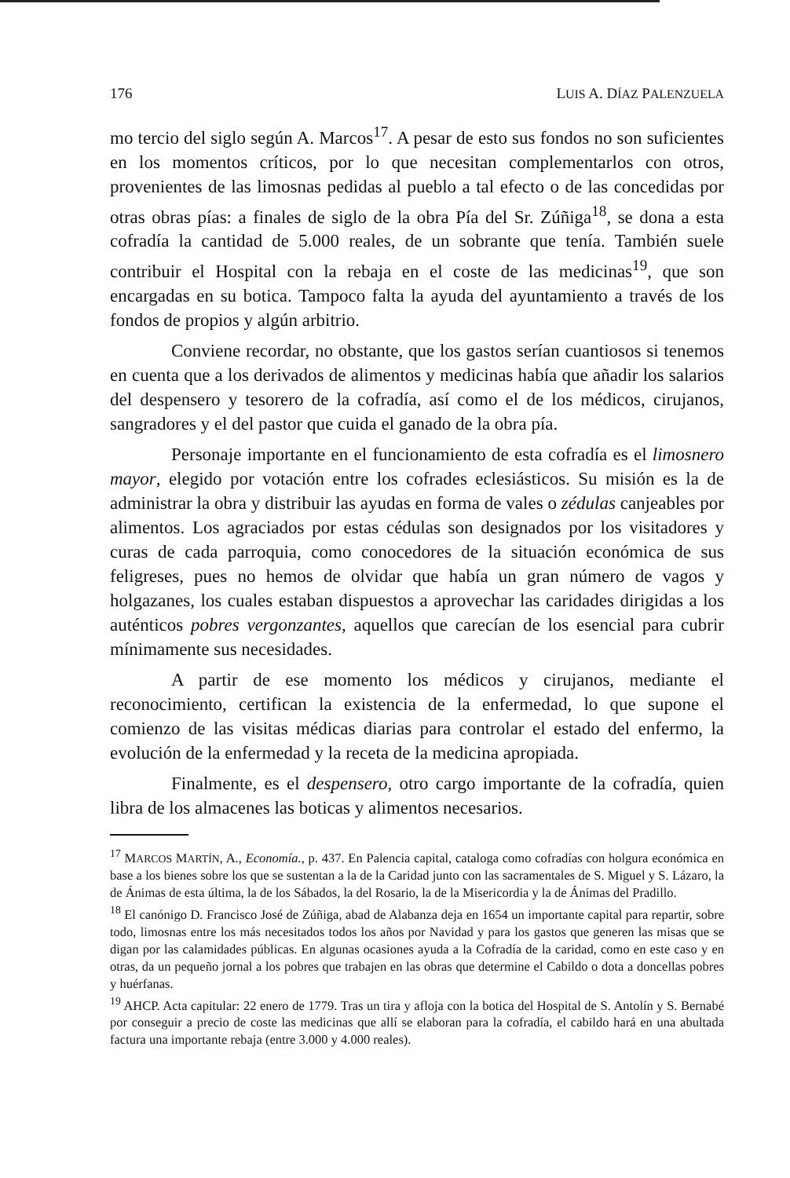176 LUIS A. DÍAZ PALENZUELA
mo tercio del siglo según A. Marcos<sup>17</sup>. A pesar de esto sus fondos no son suficientes en los momentos críticos, por lo que necesitan complementarlos con otros, provenientes de las limosnas pedidas al pueblo a tal efecto o de las concedidas por otras obras pías: a finales de siglo de la obra Pía del Sr. Zúñiga<sup>18</sup>, se dona a esta cofradía la cantidad de 5.000 reales, de un sobrante que tenía. También suele contribuir el Hospital con la rebaja en el coste de las medicinas<sup>19</sup>, que son encargadas en su botica. Tampoco falta la ayuda del ayuntamiento a través de los fondos de propios y algún arbitrio.
Conviene recordar, no obstante, que los gastos serían cuantiosos si tenemos en cuenta que a los derivados de alimentos y medicinas había que añadir los salarios del despensero y tesorero de la cofradía, así como el de los médicos, cirujanos, sangradores y el del pastor que cuida el ganado de la obra pía.
Personaje importante en el funcionamiento de esta cofradía es el limosnero mayor, elegido por votación entre los cofrades eclesiásticos. Su misión es la de administrar la obra y distribuir las ayudas en forma de vales o zédulas canjeables por alimentos. Los agraciados por estas cédulas son designados por los visitadores y curas de cada parroquia, como conocedores de la situación económica de sus feligreses, pues no hemos de olvidar que había un gran número de vagos y holgazanes, los cuales estaban dispuestos a aprovechar las caridades dirigidas a los auténticos pobres vergonzantes, aquellos que carecían de los esencial para cubrir mínimamente sus necesidades.
A partir de ese momento los médicos y cirujanos, mediante el reconocimiento, certifican la existencia de la enfermedad, lo que supone el comienzo de las visitas médicas diarias para controlar el estado del enfermo, la evolución de la enfermedad y la receta de la medicina apropiada.
Finalmente, es el despensero, otro cargo importante de la cofradía, quien libra de los almacenes las boticas y alimentos necesarios.
<sup>17</sup> MARCOS MARTÍN, A., Economía., p. 437. En Palencia capital, cataloga como cofradías con holgura económica en base a los bienes sobre los que se sustentan a la de la Caridad junto con las sacramentales de S. Miguel y S. Lázaro, la de Ánimas de esta última, la de los Sábados, la del Rosario, la de la Misericordia y la de Ánimas del Pradillo.
<sup>18</sup> El canónigo D. Francisco José de Zúñiga, abad de Alabanza deja en 1654 un importante capital para repartir, sobre todo, limosnas entre los más necesitados todos los años por Navidad y para los gastos que generen las misas que se digan por las calamidades públicas. En algunas ocasiones ayuda a la Cofradía de la caridad, como en este caso y en otras, da un pequeño jornal a los pobres que trabajen en las obras que determine el Cabildo o dota a doncellas pobres y huérfanas.
<sup>19</sup> AHCP. Acta capitular: 22 enero de 1779. Tras un tira y afloja con la botica del Hospital de S. Antolín y S. Bernabé por conseguir a precio de coste las medicinas que allí se elaboran para la cofradía, el cabildo hará en una abultada factura una importante rebaja (entre 3.000 y 4.000 reales).